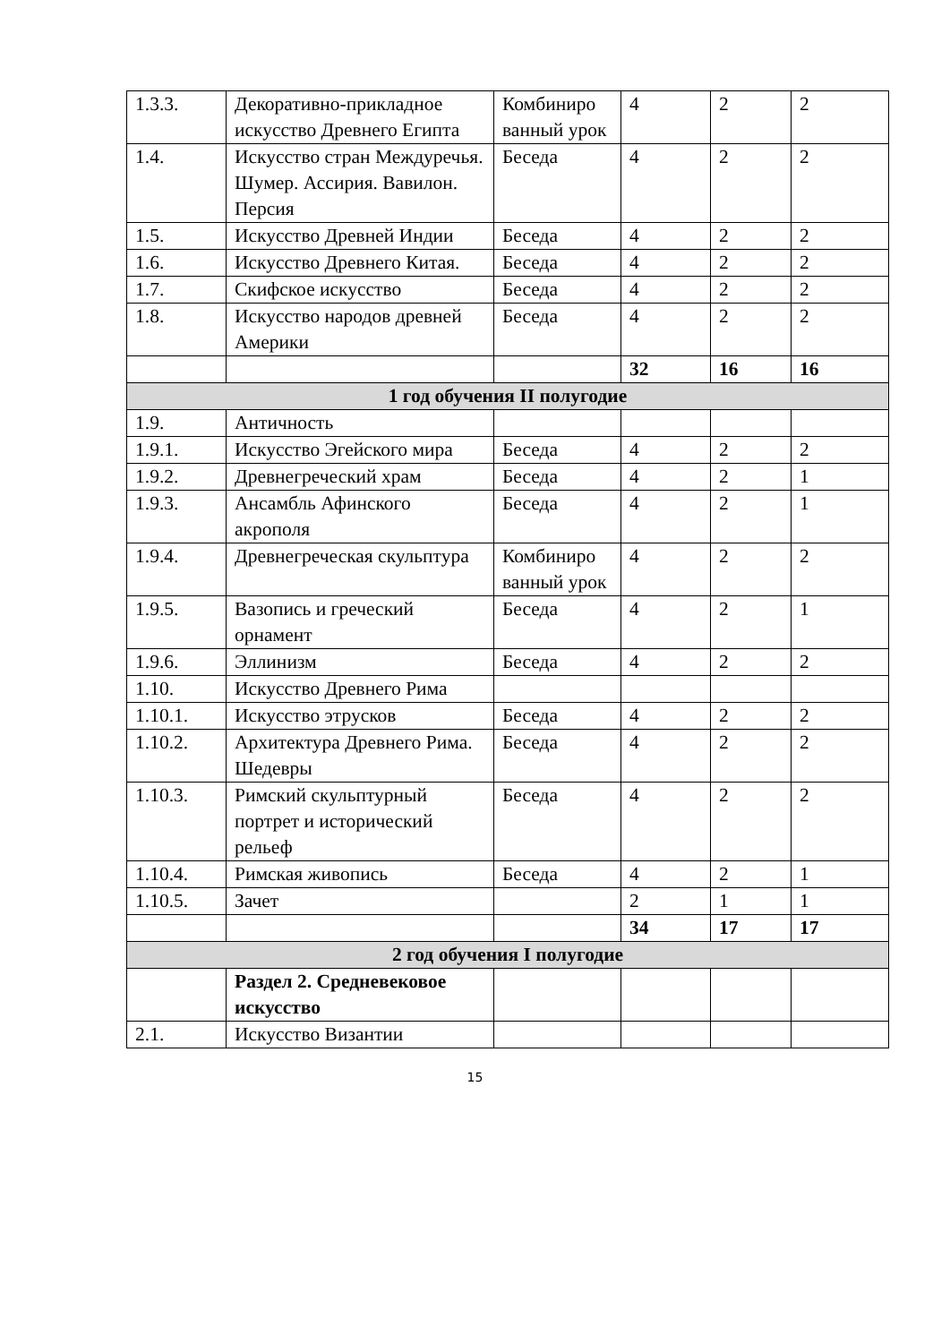| 1.3.3. | Декоративно-прикладное искусство Древнего Египта | Комбиниро ванный урок | 4 | 2 | 2 |
| 1.4. | Искусство стран Междуречья. Шумер. Ассирия. Вавилон. Персия | Беседа | 4 | 2 | 2 |
| 1.5. | Искусство Древней Индии | Беседа | 4 | 2 | 2 |
| 1.6. | Искусство Древнего Китая. | Беседа | 4 | 2 | 2 |
| 1.7. | Скифское искусство | Беседа | 4 | 2 | 2 |
| 1.8. | Искусство народов древней Америки | Беседа | 4 | 2 | 2 |
| | | | 32 | 16 | 16 |
| 1 год обучения II полугодие | | | | | |
| 1.9. | Античность | | | | |
| 1.9.1. | Искусство Эгейского мира | Беседа | 4 | 2 | 2 |
| 1.9.2. | Древнегреческий храм | Беседа | 4 | 2 | 1 |
| 1.9.3. | Ансамбль Афинского акрополя | Беседа | 4 | 2 | 1 |
| 1.9.4. | Древнегреческая скульптура | Комбиниро ванный урок | 4 | 2 | 2 |
| 1.9.5. | Вазопись и греческий орнамент | Беседа | 4 | 2 | 1 |
| 1.9.6. | Эллинизм | Беседа | 4 | 2 | 2 |
| 1.10. | Искусство Древнего Рима | | | | |
| 1.10.1. | Искусство этрусков | Беседа | 4 | 2 | 2 |
| 1.10.2. | Архитектура Древнего Рима. Шедевры | Беседа | 4 | 2 | 2 |
| 1.10.3. | Римский скульптурный портрет и исторический рельеф | Беседа | 4 | 2 | 2 |
| 1.10.4. | Римская живопись | Беседа | 4 | 2 | 1 |
| 1.10.5. | Зачет | | 2 | 1 | 1 |
| | | | 34 | 17 | 17 |
| 2 год обучения I полугодие | | | | | |
| | Раздел 2. Средневековое искусство | | | | |
| 2.1. | Искусство Византии | | | | |
15